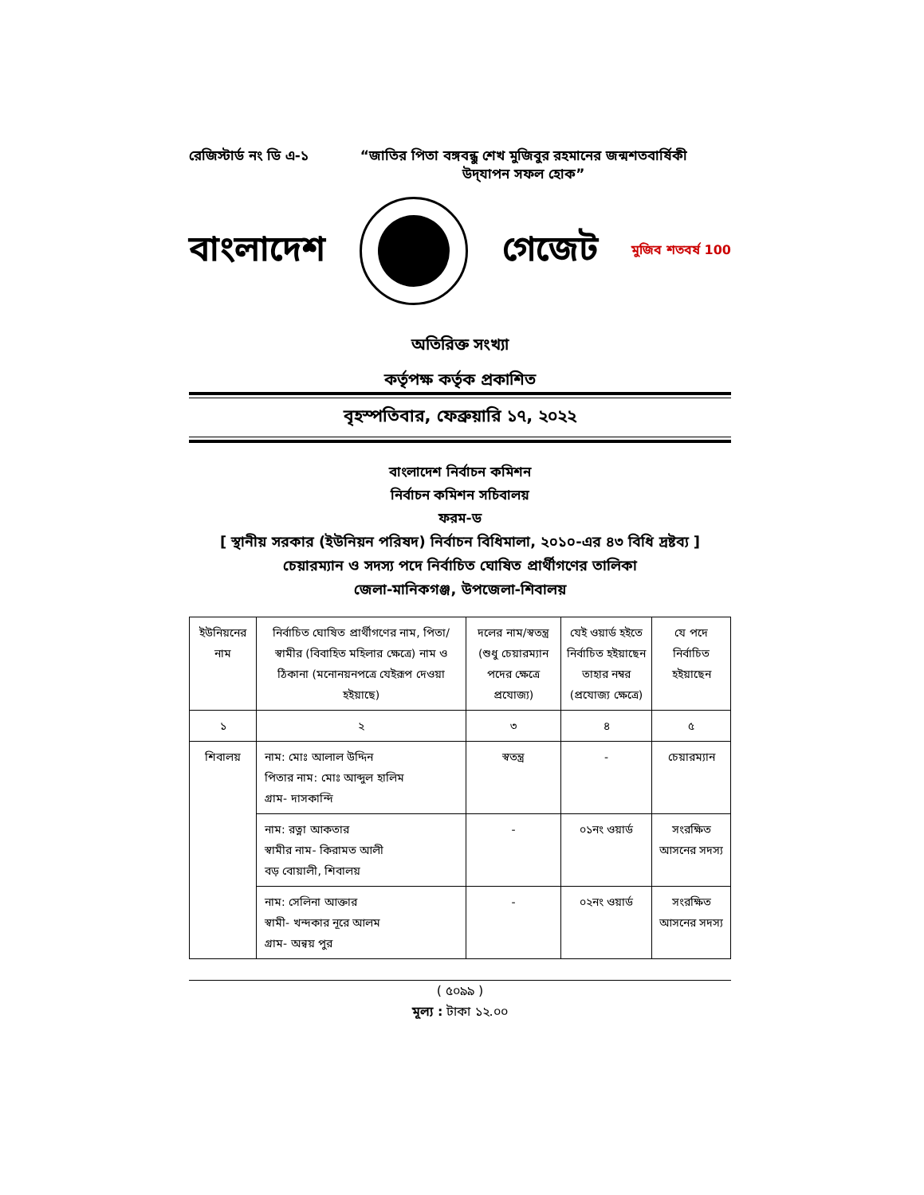রেজিস্টার্ড নং ডি এ-১
“জাতির পিতা বঙ্গবন্ধু শেখ মুজিবুর রহমানের জন্মশতবার্ষিকী উদ্‌যাপন সফল হোক”
বাংলাদেশ গেজেট মুজিব শতবর্ষ 100
অতিরিক্ত সংখ্যা
কর্তৃপক্ষ কর্তৃক প্রকাশিত
বৃহস্পতিবার, ফেব্রুয়ারি ১৭, ২০২২
বাংলাদেশ নির্বাচন কমিশন
নির্বাচন কমিশন সচিবালয়
ফরম-ড
[ স্থানীয় সরকার (ইউনিয়ন পরিষদ) নির্বাচন বিধিমালা, ২০১০-এর ৪৩ বিধি দ্রষ্টব্য ]
চেয়ারম্যান ও সদস্য পদে নির্বাচিত ঘোষিত প্রার্থীগণের তালিকা
জেলা-মানিকগঞ্জ, উপজেলা-শিবালয়
| ইউনিয়নের নাম | নির্বাচিত ঘোষিত প্রার্থীগণের নাম, পিতা/স্বামীর (বিবাহিত মহিলার ক্ষেত্রে) নাম ও ঠিকানা (মনোনয়নপত্রে যেইরূপ দেওয়া হইয়াছে) | দলের নাম/স্বতন্ত্র (শুধু চেয়ারম্যান পদের ক্ষেত্রে প্রযোজ্য) | যেই ওয়ার্ড হইতে নির্বাচিত হইয়াছেন তাহার নম্বর (প্রযোজ্য ক্ষেত্রে) | যে পদে নির্বাচিত হইয়াছেন |
| --- | --- | --- | --- | --- |
| ১ | ২ | ৩ | ৪ | ৫ |
| শিবালয় | নাম: মোঃ আলাল উদ্দিন পিতার নাম: মোঃ আব্দুল হালিম গ্রাম- দাসকান্দি | স্বতন্ত্র | - | চেয়ারম্যান |
| | নাম: রত্না আকতার স্বামীর নাম- কিরামত আলী বড় বোয়ালী, শিবালয় | - | ০১নং ওয়ার্ড | সংরক্ষিত আসনের সদস্য |
| | নাম: সেলিনা আক্তার স্বামী- খন্দকার নূরে আলম গ্রাম- অন্বয় পুর | - | ০২নং ওয়ার্ড | সংরক্ষিত আসনের সদস্য |
( ৫০৯৯ )
মূল্য : টাকা ১২.০০